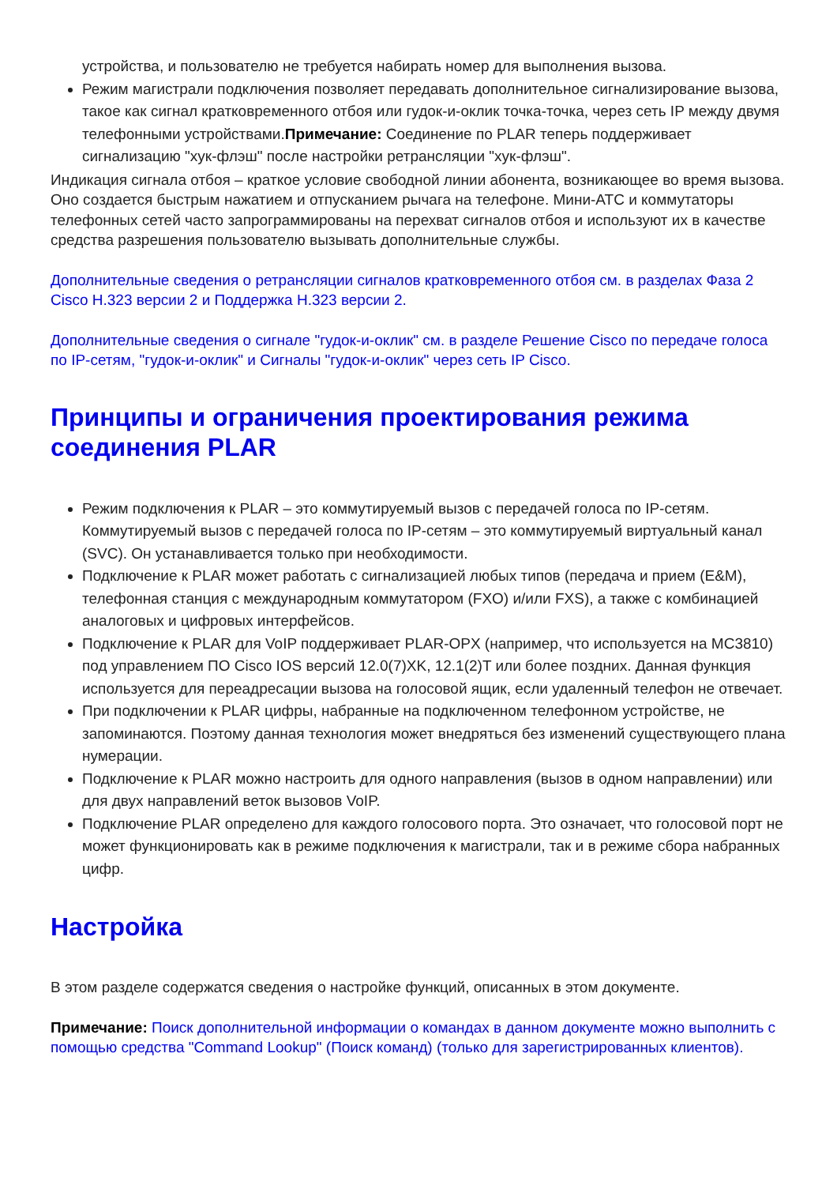устройства, и пользователю не требуется набирать номер для выполнения вызова.
Режим магистрали подключения позволяет передавать дополнительное сигнализирование вызова, такое как сигнал кратковременного отбоя или гудок-и-оклик точка-точка, через сеть IP между двумя телефонными устройствами.Примечание: Соединение по PLAR теперь поддерживает сигнализацию "хук-флэш" после настройки ретрансляции "хук-флэш".
Индикация сигнала отбоя – краткое условие свободной линии абонента, возникающее во время вызова. Оно создается быстрым нажатием и отпусканием рычага на телефоне. Мини-АТС и коммутаторы телефонных сетей часто запрограммированы на перехват сигналов отбоя и используют их в качестве средства разрешения пользователю вызывать дополнительные службы.
Дополнительные сведения о ретрансляции сигналов кратковременного отбоя см. в разделах Фаза 2 Cisco H.323 версии 2 и Поддержка H.323 версии 2.
Дополнительные сведения о сигнале "гудок-и-оклик" см. в разделе Решение Cisco по передаче голоса по IP-сетям, "гудок-и-оклик" и Сигналы "гудок-и-оклик" через сеть IP Cisco.
Принципы и ограничения проектирования режима соединения PLAR
Режим подключения к PLAR – это коммутируемый вызов с передачей голоса по IP-сетям. Коммутируемый вызов с передачей голоса по IP-сетям – это коммутируемый виртуальный канал (SVC). Он устанавливается только при необходимости.
Подключение к PLAR может работать с сигнализацией любых типов (передача и прием (E&M), телефонная станция с международным коммутатором (FXO) и/или FXS), а также с комбинацией аналоговых и цифровых интерфейсов.
Подключение к PLAR для VoIP поддерживает PLAR-OPX (например, что используется на MC3810) под управлением ПО Cisco IOS версий 12.0(7)XK, 12.1(2)T или более поздних. Данная функция используется для переадресации вызова на голосовой ящик, если удаленный телефон не отвечает.
При подключении к PLAR цифры, набранные на подключенном телефонном устройстве, не запоминаются. Поэтому данная технология может внедряться без изменений существующего плана нумерации.
Подключение к PLAR можно настроить для одного направления (вызов в одном направлении) или для двух направлений веток вызовов VoIP.
Подключение PLAR определено для каждого голосового порта. Это означает, что голосовой порт не может функционировать как в режиме подключения к магистрали, так и в режиме сбора набранных цифр.
Настройка
В этом разделе содержатся сведения о настройке функций, описанных в этом документе.
Примечание: Поиск дополнительной информации о командах в данном документе можно выполнить с помощью средства "Command Lookup" (Поиск команд) (только для зарегистрированных клиентов).